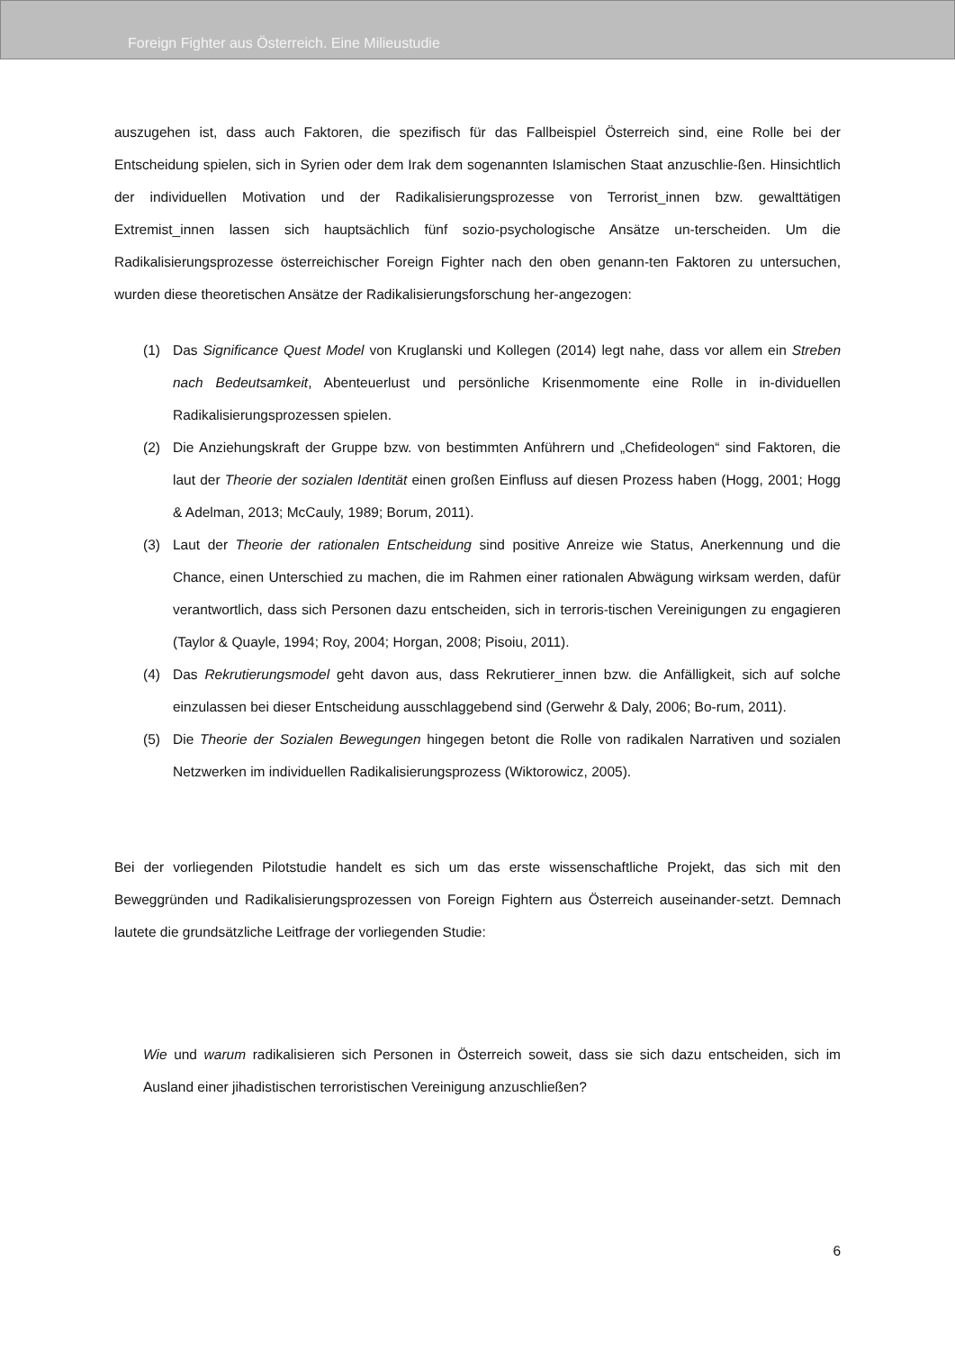Foreign Fighter aus Österreich. Eine Milieustudie
auszugehen ist, dass auch Faktoren, die spezifisch für das Fallbeispiel Österreich sind, eine Rolle bei der Entscheidung spielen, sich in Syrien oder dem Irak dem sogenannten Islamischen Staat anzuschlie-ßen. Hinsichtlich der individuellen Motivation und der Radikalisierungsprozesse von Terrorist_innen bzw. gewalttätigen Extremist_innen lassen sich hauptsächlich fünf sozio-psychologische Ansätze un-terscheiden. Um die Radikalisierungsprozesse österreichischer Foreign Fighter nach den oben genann-ten Faktoren zu untersuchen, wurden diese theoretischen Ansätze der Radikalisierungsforschung her-angezogen:
(1) Das Significance Quest Model von Kruglanski und Kollegen (2014) legt nahe, dass vor allem ein Streben nach Bedeutsamkeit, Abenteuerlust und persönliche Krisenmomente eine Rolle in in-dividuellen Radikalisierungsprozessen spielen.
(2) Die Anziehungskraft der Gruppe bzw. von bestimmten Anführern und „Chefideologen“ sind Faktoren, die laut der Theorie der sozialen Identität einen großen Einfluss auf diesen Prozess haben (Hogg, 2001; Hogg & Adelman, 2013; McCauly, 1989; Borum, 2011).
(3) Laut der Theorie der rationalen Entscheidung sind positive Anreize wie Status, Anerkennung und die Chance, einen Unterschied zu machen, die im Rahmen einer rationalen Abwägung wirksam werden, dafür verantwortlich, dass sich Personen dazu entscheiden, sich in terroris-tischen Vereinigungen zu engagieren (Taylor & Quayle, 1994; Roy, 2004; Horgan, 2008; Pisoiu, 2011).
(4) Das Rekrutierungsmodel geht davon aus, dass Rekrutierer_innen bzw. die Anfälligkeit, sich auf solche einzulassen bei dieser Entscheidung ausschlaggebend sind (Gerwehr & Daly, 2006; Bo-rum, 2011).
(5) Die Theorie der Sozialen Bewegungen hingegen betont die Rolle von radikalen Narrativen und sozialen Netzwerken im individuellen Radikalisierungsprozess (Wiktorowicz, 2005).
Bei der vorliegenden Pilotstudie handelt es sich um das erste wissenschaftliche Projekt, das sich mit den Beweggründen und Radikalisierungsprozessen von Foreign Fightern aus Österreich auseinander-setzt. Demnach lautete die grundsätzliche Leitfrage der vorliegenden Studie:
Wie und warum radikalisieren sich Personen in Österreich soweit, dass sie sich dazu entscheiden, sich im Ausland einer jihadistischen terroristischen Vereinigung anzuschließen?
6